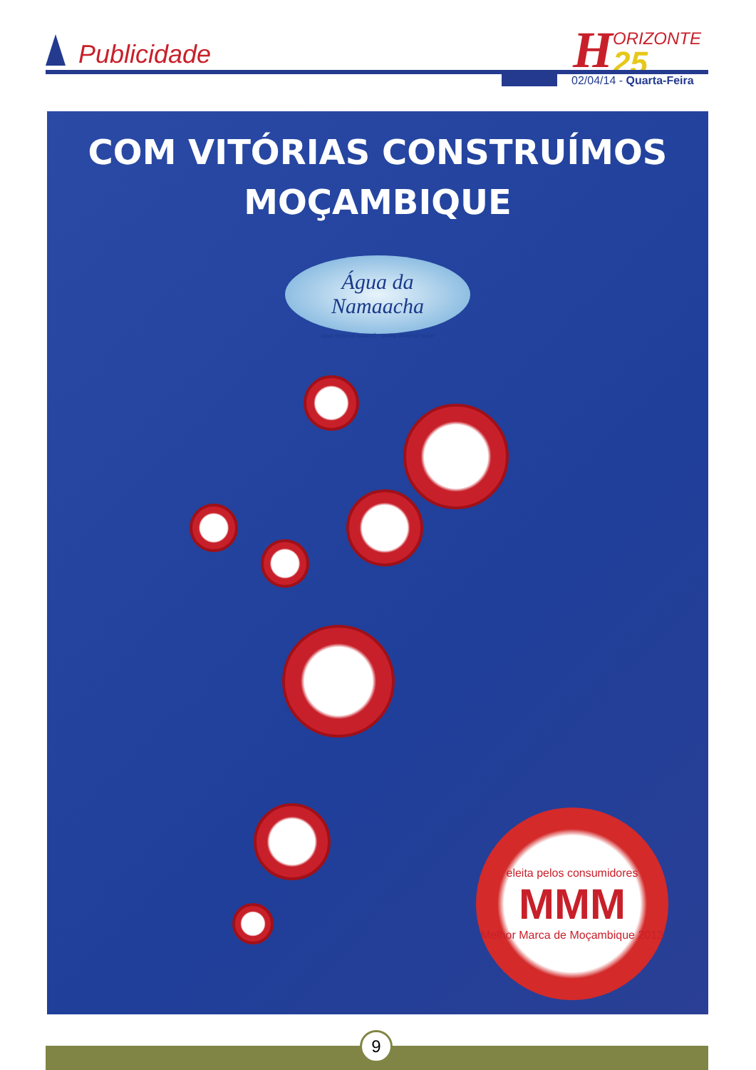Publicidade
HORIZONTE
25
02/04/14 - Quarta-Feira
COM VITÓRIAS CONSTRUÍMOS
MOÇAMBIQUE
Água da
Namaacha
água mineral natural - spring mineral water
eleita pelos consumidores
MMM
Melhor Marca de Moçambique 2013
9